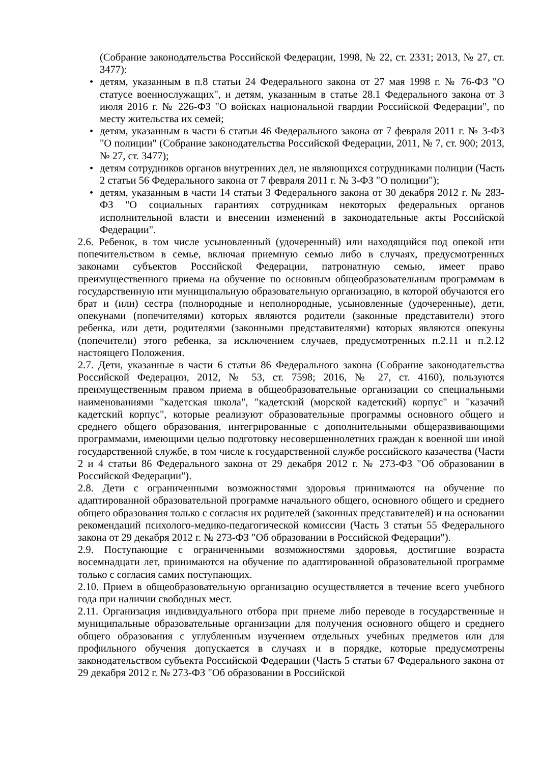(Собрание законодательства Российской Федерации, 1998, № 22, ст. 2331; 2013, № 27, ст. 3477):
• детям, указанным в п.8 статьи 24 Федерального закона от 27 мая 1998 г. № 76-ФЗ "О статусе военнослужащих", и детям, указанным в статье 28.1 Федерального закона от 3 июля 2016 г. № 226-ФЗ "О войсках национальной гвардии Российской Федерации", по месту жительства их семей;
• детям, указанным в части 6 статьи 46 Федерального закона от 7 февраля 2011 г. № 3-ФЗ "О полиции" (Собрание законодательства Российской Федерации, 2011, № 7, ст. 900; 2013, № 27, ст. 3477);
• детям сотрудников органов внутренних дел, не являющихся сотрудниками полиции (Часть 2 статьи 56 Федерального закона от 7 февраля 2011 г. № 3-ФЗ "О полиции");
• детям, указанным в части 14 статьи 3 Федерального закона от 30 декабря 2012 г. № 283- ФЗ "О социальных гарантиях сотрудникам некоторых федеральных органов исполнительной власти и внесении изменений в законодательные акты Российской Федерации".
2.6. Ребенок, в том числе усыновленный (удочеренный) или находящийся под опекой нти попечительством в семье, включая приемную семью либо в случаях, предусмотренных законами субъектов Российской Федерации, патронатную семью, имеет право преимущественного приема на обучение по основным общеобразовательным программам в государственную нти муниципальную образовательную организацию, в которой обучаются его брат и (или) сестра (полнородные и неполнородные, усыновленные (удочеренные), дети, опекунами (попечителями) которых являются родители (законные представители) этого ребенка, или дети, родителями (законными представителями) которых являются опекуны (попечители) этого ребенка, за исключением случаев, предусмотренных п.2.11 и п.2.12 настоящего Положения.
2.7. Дети, указанные в части 6 статьи 86 Федерального закона (Собрание законодательства Российской Федерации, 2012, № 53, ст. 7598; 2016, № 27, ст. 4160), пользуются преимущественным правом приема в общеобразовательные организации со специальными наименованиями "кадетская школа", "кадетский (морской кадетский) корпус" и "казачий кадетский корпус", которые реализуют образовательные программы основного общего и среднего общего образования, интегрированные с дополнительными общеразвивающими программами, имеющими целью подготовку несовершеннолетних граждан к военной ши иной государственной службе, в том числе к государственной службе российского казачества (Части 2 и 4 статьи 86 Федерального закона от 29 декабря 2012 г. № 273-ФЗ "Об образовании в Российской Федерации").
2.8. Дети с ограниченными возможностями здоровья принимаются на обучение по адаптированной образовательной программе начального общего, основного общего и среднего общего образования только с согласия их родителей (законных представителей) и на основании рекомендаций психолого-медико-педагогической комиссии (Часть 3 статьи 55 Федерального закона от 29 декабря 2012 г. № 273-ФЗ "Об образовании в Российской Федерации").
2.9. Поступающие с ограниченными возможностями здоровья, достигшие возраста восемнадцати лет, принимаются на обучение по адаптированной образовательной программе только с согласия самих поступающих.
2.10. Прием в общеобразовательную организацию осуществляется в течение всего учебного года при наличии свободных мест.
2.11. Организация индивидуального отбора при приеме либо переводе в государственные и муниципальные образовательные организации для получения основного общего и среднего общего образования с углубленным изучением отдельных учебных предметов или для профильного обучения допускается в случаях и в порядке, которые предусмотрены законодательством субъекта Российской Федерации (Часть 5 статьи 67 Федерального закона от 29 декабря 2012 г. № 273-ФЗ "Об образовании в Российской